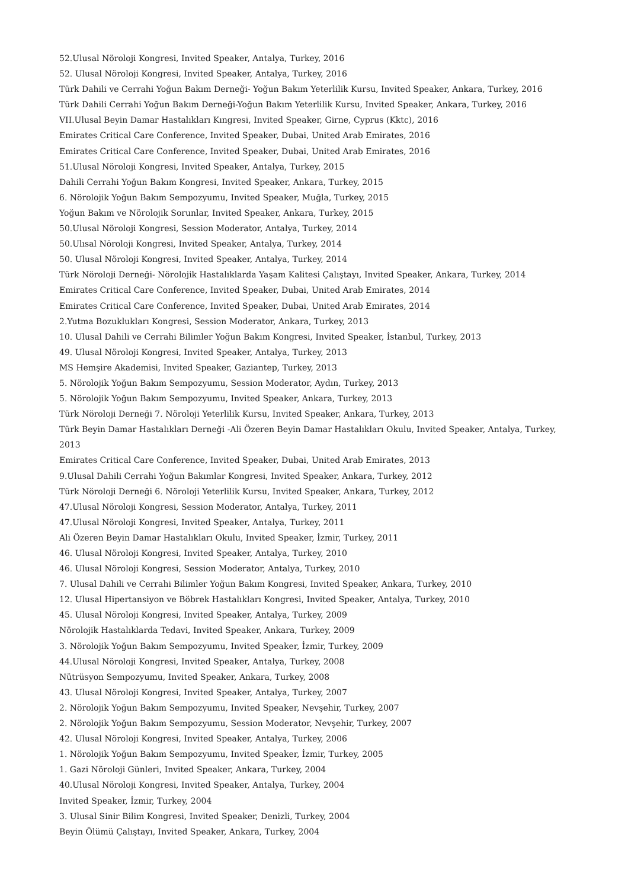52.Ulusal Nöroloji Kongresi, Invited Speaker, Antalya, Turkey, 2016
52. Ulusal Nöroloji Kongresi, Invited Speaker, Antalya, Turkey, 2016
Türk Dahili ve Cerrahi Yoğun Bakım Derneği- Yoğun Bakım Yeterlilik Kursu, Invited Speaker, Ankara, Turkey, 2016
Türk Dahili Cerrahi Yoğun Bakım Derneği-Yoğun Bakım Yeterlilik Kursu, Invited Speaker, Ankara, Turkey, 2016
VII.Ulusal Beyin Damar Hastalıkları Kıngresi, Invited Speaker, Girne, Cyprus (Kktc), 2016
Emirates Critical Care Conference, Invited Speaker, Dubai, United Arab Emirates, 2016
Emirates Critical Care Conference, Invited Speaker, Dubai, United Arab Emirates, 2016
51.Ulusal Nöroloji Kongresi, Invited Speaker, Antalya, Turkey, 2015
Dahili Cerrahi Yoğun Bakım Kongresi, Invited Speaker, Ankara, Turkey, 2015
6. Nörolojik Yoğun Bakım Sempozyumu, Invited Speaker, Muğla, Turkey, 2015
Yoğun Bakım ve Nörolojik Sorunlar, Invited Speaker, Ankara, Turkey, 2015
50.Ulusal Nöroloji Kongresi, Session Moderator, Antalya, Turkey, 2014
50.Ulısal Nöroloji Kongresi, Invited Speaker, Antalya, Turkey, 2014
50. Ulusal Nöroloji Kongresi, Invited Speaker, Antalya, Turkey, 2014
Türk Nöroloji Derneği- Nörolojik Hastalıklarda Yaşam Kalitesi Çalıştayı, Invited Speaker, Ankara, Turkey, 2014
Emirates Critical Care Conference, Invited Speaker, Dubai, United Arab Emirates, 2014
Emirates Critical Care Conference, Invited Speaker, Dubai, United Arab Emirates, 2014
2.Yutma Bozuklukları Kongresi, Session Moderator, Ankara, Turkey, 2013
10. Ulusal Dahili ve Cerrahi Bilimler Yoğun Bakım Kongresi, Invited Speaker, İstanbul, Turkey, 2013
49. Ulusal Nöroloji Kongresi, Invited Speaker, Antalya, Turkey, 2013
MS Hemşire Akademisi, Invited Speaker, Gaziantep, Turkey, 2013
5. Nörolojik Yoğun Bakım Sempozyumu, Session Moderator, Aydın, Turkey, 2013
5. Nörolojik Yoğun Bakım Sempozyumu, Invited Speaker, Ankara, Turkey, 2013
Türk Nöroloji Derneği 7. Nöroloji Yeterlilik Kursu, Invited Speaker, Ankara, Turkey, 2013
Türk Beyin Damar Hastalıkları Derneği -Ali Özeren Beyin Damar Hastalıkları Okulu, Invited Speaker, Antalya, Turkey, 2013
Emirates Critical Care Conference, Invited Speaker, Dubai, United Arab Emirates, 2013
9.Ulusal Dahili Cerrahi Yoğun Bakımlar Kongresi, Invited Speaker, Ankara, Turkey, 2012
Türk Nöroloji Derneği 6. Nöroloji Yeterlilik Kursu, Invited Speaker, Ankara, Turkey, 2012
47.Ulusal Nöroloji Kongresi, Session Moderator, Antalya, Turkey, 2011
47.Ulusal Nöroloji Kongresi, Invited Speaker, Antalya, Turkey, 2011
Ali Özeren Beyin Damar Hastalıkları Okulu, Invited Speaker, İzmir, Turkey, 2011
46. Ulusal Nöroloji Kongresi, Invited Speaker, Antalya, Turkey, 2010
46. Ulusal Nöroloji Kongresi, Session Moderator, Antalya, Turkey, 2010
7. Ulusal Dahili ve Cerrahi Bilimler Yoğun Bakım Kongresi, Invited Speaker, Ankara, Turkey, 2010
12. Ulusal Hipertansiyon ve Böbrek Hastalıkları Kongresi, Invited Speaker, Antalya, Turkey, 2010
45. Ulusal Nöroloji Kongresi, Invited Speaker, Antalya, Turkey, 2009
Nörolojik Hastalıklarda Tedavi, Invited Speaker, Ankara, Turkey, 2009
3. Nörolojik Yoğun Bakım Sempozyumu, Invited Speaker, İzmir, Turkey, 2009
44.Ulusal Nöroloji Kongresi, Invited Speaker, Antalya, Turkey, 2008
Nütrüsyon Sempozyumu, Invited Speaker, Ankara, Turkey, 2008
43. Ulusal Nöroloji Kongresi, Invited Speaker, Antalya, Turkey, 2007
2. Nörolojik Yoğun Bakım Sempozyumu, Invited Speaker, Nevşehir, Turkey, 2007
2. Nörolojik Yoğun Bakım Sempozyumu, Session Moderator, Nevşehir, Turkey, 2007
42. Ulusal Nöroloji Kongresi, Invited Speaker, Antalya, Turkey, 2006
1. Nörolojik Yoğun Bakım Sempozyumu, Invited Speaker, İzmir, Turkey, 2005
1. Gazi Nöroloji Günleri, Invited Speaker, Ankara, Turkey, 2004
40.Ulusal Nöroloji Kongresi, Invited Speaker, Antalya, Turkey, 2004
Invited Speaker, İzmir, Turkey, 2004
3. Ulusal Sinir Bilim Kongresi, Invited Speaker, Denizli, Turkey, 2004
Beyin Ölümü Çalıştayı, Invited Speaker, Ankara, Turkey, 2004